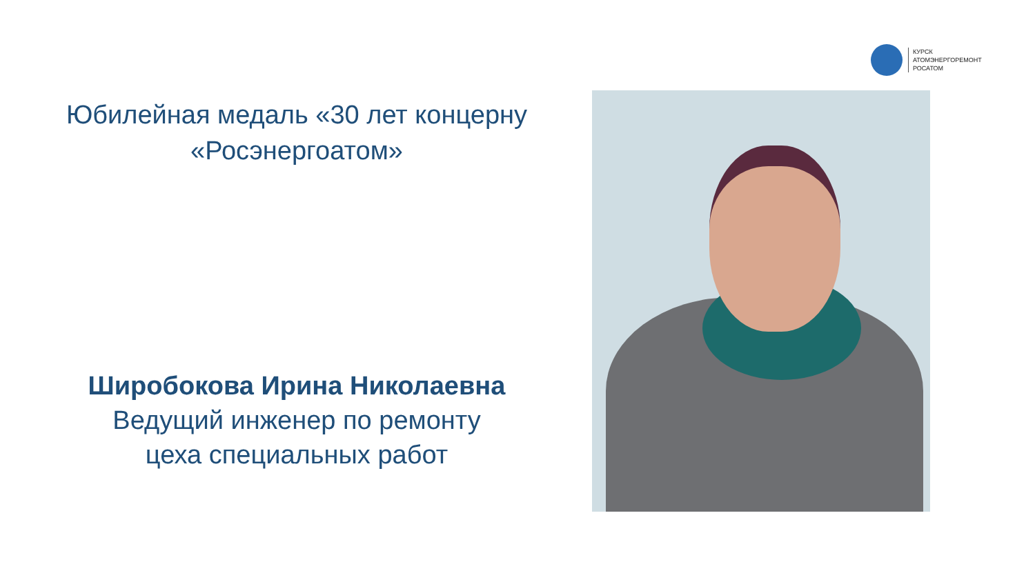КУРСК
АТОМЭНЕРГОРЕМОНТ
РОСАТОМ
Юбилейная медаль «30 лет концерну «Росэнергоатом»
Широбокова Ирина Николаевна
Ведущий инженер по ремонту
цеха специальных работ